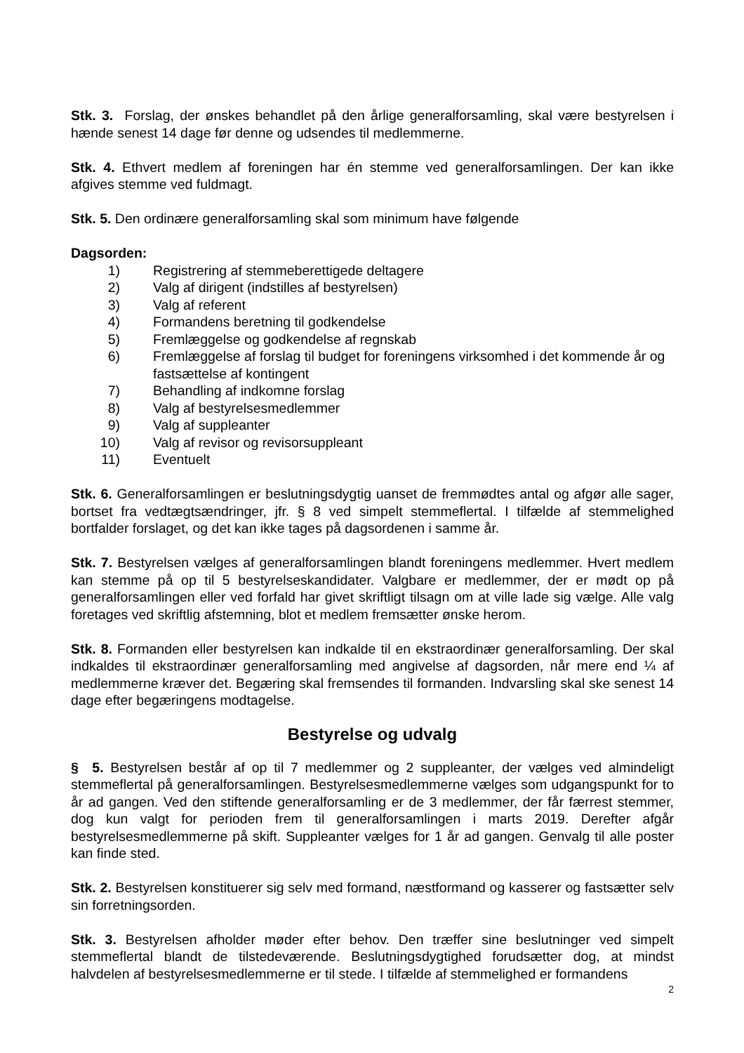Stk. 3. Forslag, der ønskes behandlet på den årlige generalforsamling, skal være bestyrelsen i hænde senest 14 dage før denne og udsendes til medlemmerne.
Stk. 4. Ethvert medlem af foreningen har én stemme ved generalforsamlingen. Der kan ikke afgives stemme ved fuldmagt.
Stk. 5. Den ordinære generalforsamling skal som minimum have følgende
Dagsorden:
1) Registrering af stemmeberettigede deltagere
2) Valg af dirigent (indstilles af bestyrelsen)
3) Valg af referent
4) Formandens beretning til godkendelse
5) Fremlæggelse og godkendelse af regnskab
6) Fremlæggelse af forslag til budget for foreningens virksomhed i det kommende år og fastsættelse af kontingent
7) Behandling af indkomne forslag
8) Valg af bestyrelsesmedlemmer
9) Valg af suppleanter
10) Valg af revisor og revisorsuppleant
11) Eventuelt
Stk. 6. Generalforsamlingen er beslutningsdygtig uanset de fremmødtes antal og afgør alle sager, bortset fra vedtægtsændringer, jfr. § 8 ved simpelt stemmeflertal. I tilfælde af stemmelighed bortfalder forslaget, og det kan ikke tages på dagsordenen i samme år.
Stk. 7. Bestyrelsen vælges af generalforsamlingen blandt foreningens medlemmer. Hvert medlem kan stemme på op til 5 bestyrelseskandidater. Valgbare er medlemmer, der er mødt op på generalforsamlingen eller ved forfald har givet skriftligt tilsagn om at ville lade sig vælge. Alle valg foretages ved skriftlig afstemning, blot et medlem fremsætter ønske herom.
Stk. 8. Formanden eller bestyrelsen kan indkalde til en ekstraordinær generalforsamling. Der skal indkaldes til ekstraordinær generalforsamling med angivelse af dagsorden, når mere end ¼ af medlemmerne kræver det. Begæring skal fremsendes til formanden. Indvarsling skal ske senest 14 dage efter begæringens modtagelse.
Bestyrelse og udvalg
§ 5. Bestyrelsen består af op til 7 medlemmer og 2 suppleanter, der vælges ved almindeligt stemmeflertal på generalforsamlingen. Bestyrelsesmedlemmerne vælges som udgangspunkt for to år ad gangen. Ved den stiftende generalforsamling er de 3 medlemmer, der får færrest stemmer, dog kun valgt for perioden frem til generalforsamlingen i marts 2019. Derefter afgår bestyrelsesmedlemmerne på skift. Suppleanter vælges for 1 år ad gangen. Genvalg til alle poster kan finde sted.
Stk. 2. Bestyrelsen konstituerer sig selv med formand, næstformand og kasserer og fastsætter selv sin forretningsorden.
Stk. 3. Bestyrelsen afholder møder efter behov. Den træffer sine beslutninger ved simpelt stemmeflertal blandt de tilstedeværende. Beslutningsdygtighed forudsætter dog, at mindst halvdelen af bestyrelsesmedlemmerne er til stede. I tilfælde af stemmelighed er formandens
2